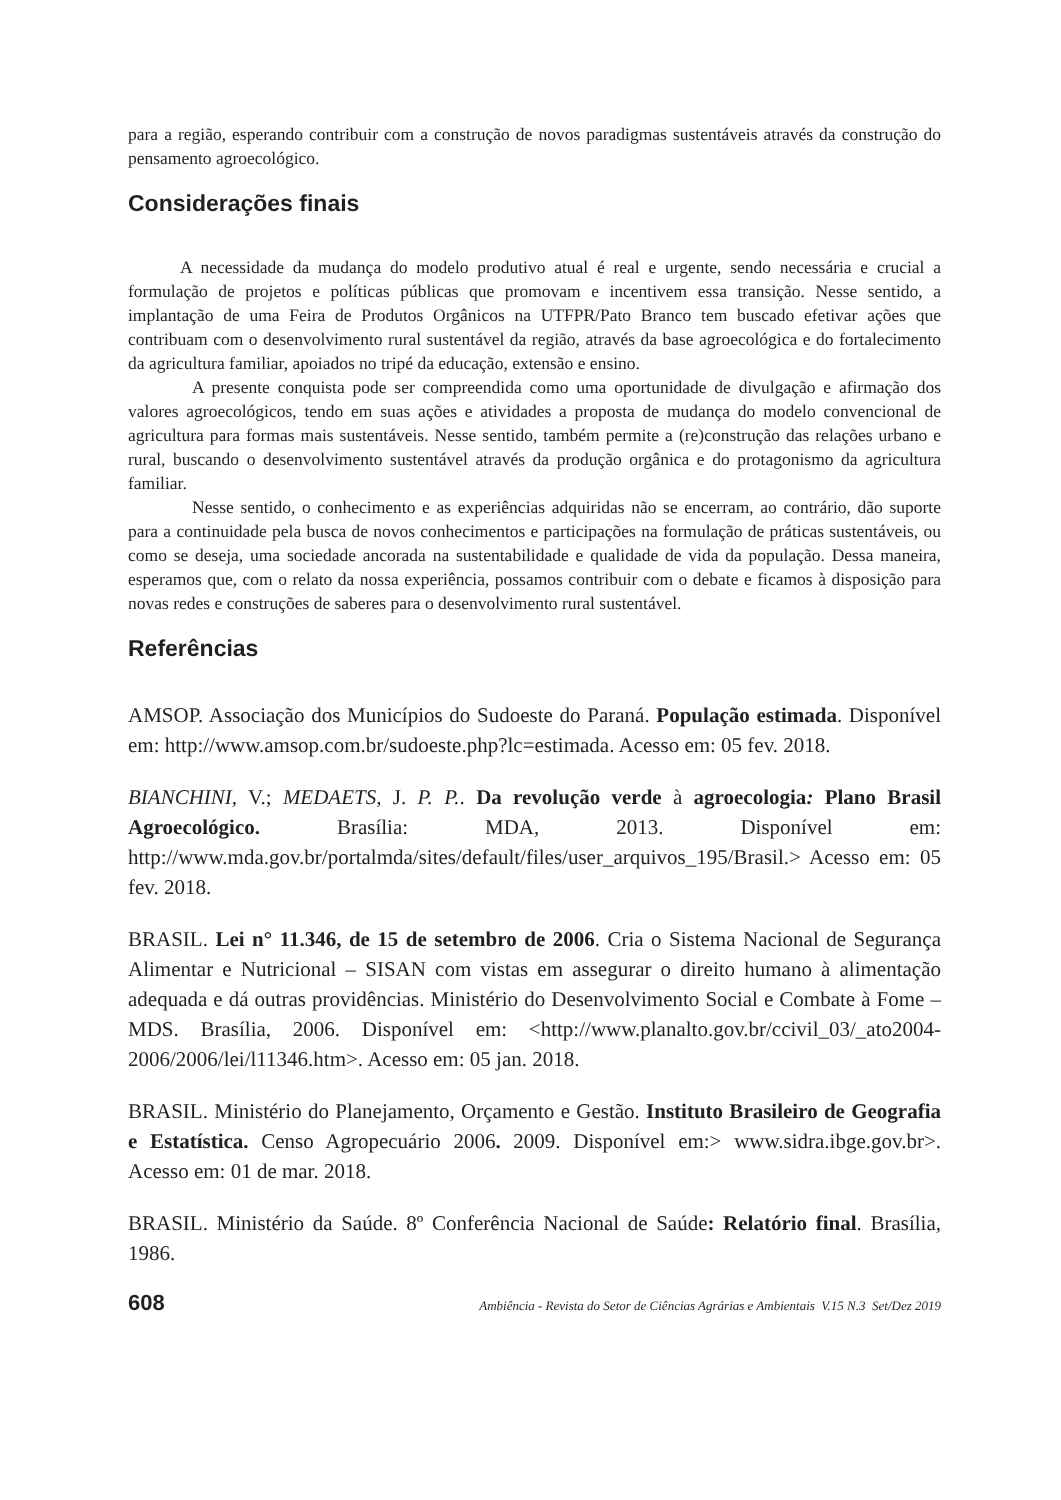para a região, esperando contribuir com a construção de novos paradigmas sustentáveis através da construção do pensamento agroecológico.
Considerações finais
A necessidade da mudança do modelo produtivo atual é real e urgente, sendo necessária e crucial a formulação de projetos e políticas públicas que promovam e incentivem essa transição. Nesse sentido, a implantação de uma Feira de Produtos Orgânicos na UTFPR/Pato Branco tem buscado efetivar ações que contribuam com o desenvolvimento rural sustentável da região, através da base agroecológica e do fortalecimento da agricultura familiar, apoiados no tripé da educação, extensão e ensino.
A presente conquista pode ser compreendida como uma oportunidade de divulgação e afirmação dos valores agroecológicos, tendo em suas ações e atividades a proposta de mudança do modelo convencional de agricultura para formas mais sustentáveis. Nesse sentido, também permite a (re)construção das relações urbano e rural, buscando o desenvolvimento sustentável através da produção orgânica e do protagonismo da agricultura familiar.
Nesse sentido, o conhecimento e as experiências adquiridas não se encerram, ao contrário, dão suporte para a continuidade pela busca de novos conhecimentos e participações na formulação de práticas sustentáveis, ou como se deseja, uma sociedade ancorada na sustentabilidade e qualidade de vida da população. Dessa maneira, esperamos que, com o relato da nossa experiência, possamos contribuir com o debate e ficamos à disposição para novas redes e construções de saberes para o desenvolvimento rural sustentável.
Referências
AMSOP. Associação dos Municípios do Sudoeste do Paraná. População estimada. Disponível em: http://www.amsop.com.br/sudoeste.php?lc=estimada. Acesso em: 05 fev. 2018.
BIANCHINI, V.; MEDAETS, J. P. P.. Da revolução verde à agroecologia: Plano Brasil Agroecológico. Brasília: MDA, 2013. Disponível em: http://www.mda.gov.br/portalmda/sites/default/files/user_arquivos_195/Brasil.> Acesso em: 05 fev. 2018.
BRASIL. Lei n° 11.346, de 15 de setembro de 2006. Cria o Sistema Nacional de Segurança Alimentar e Nutricional – SISAN com vistas em assegurar o direito humano à alimentação adequada e dá outras providências. Ministério do Desenvolvimento Social e Combate à Fome – MDS. Brasília, 2006. Disponível em: <http://www.planalto.gov.br/ccivil_03/_ato2004-2006/2006/lei/l11346.htm>. Acesso em: 05 jan. 2018.
BRASIL. Ministério do Planejamento, Orçamento e Gestão. Instituto Brasileiro de Geografia e Estatística. Censo Agropecuário 2006. 2009. Disponível em:> www.sidra.ibge.gov.br>. Acesso em: 01 de mar. 2018.
BRASIL. Ministério da Saúde. 8º Conferência Nacional de Saúde: Relatório final. Brasília, 1986.
608 Ambiência - Revista do Setor de Ciências Agrárias e Ambientais V.15 N.3 Set/Dez 2019